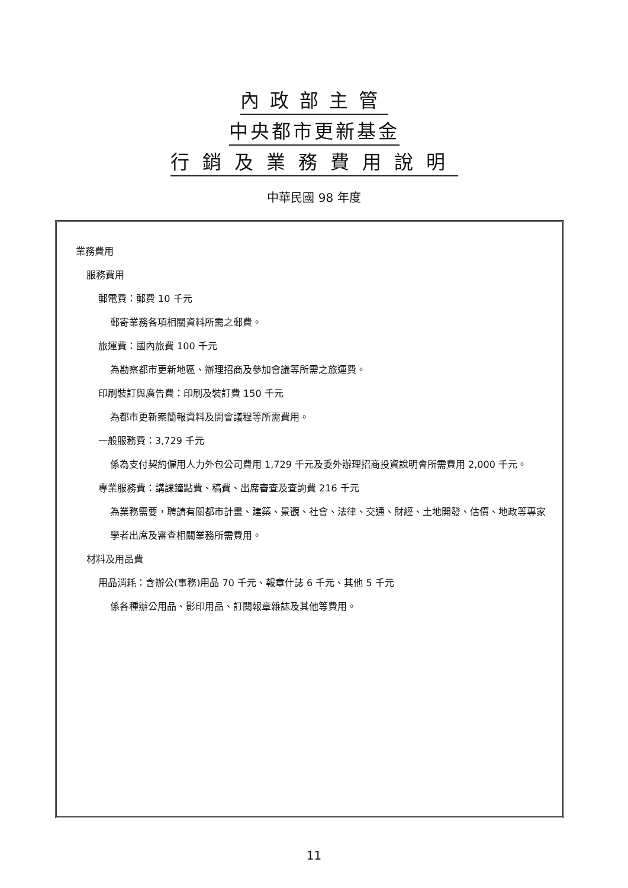內政部主管
中央都市更新基金
行銷及業務費用說明
中華民國 98 年度
業務費用
服務費用
郵電費：郵費 10 千元
郵寄業務各項相關資料所需之郵費。
旅運費：國內旅費 100 千元
為勘察都市更新地區、辦理招商及參加會議等所需之旅運費。
印刷裝訂與廣告費：印刷及裝訂費 150 千元
為都市更新案簡報資料及開會議程等所需費用。
一般服務費：3,729 千元
係為支付契約僱用人力外包公司費用 1,729 千元及委外辦理招商投資說明會所需費用 2,000 千元。
專業服務費：講課鐘點費、稿費、出席審查及查詢費 216 千元
為業務需要，聘請有關都市計畫、建築、景觀、社會、法律、交通、財經、土地開發、估價、地政等專家學者出席及審查相關業務所需費用。
材料及用品費
用品消耗：含辦公(事務)用品 70 千元、報章什誌 6 千元、其他 5 千元
係各種辦公用品、影印用品、訂閱報章雜誌及其他等費用。
11